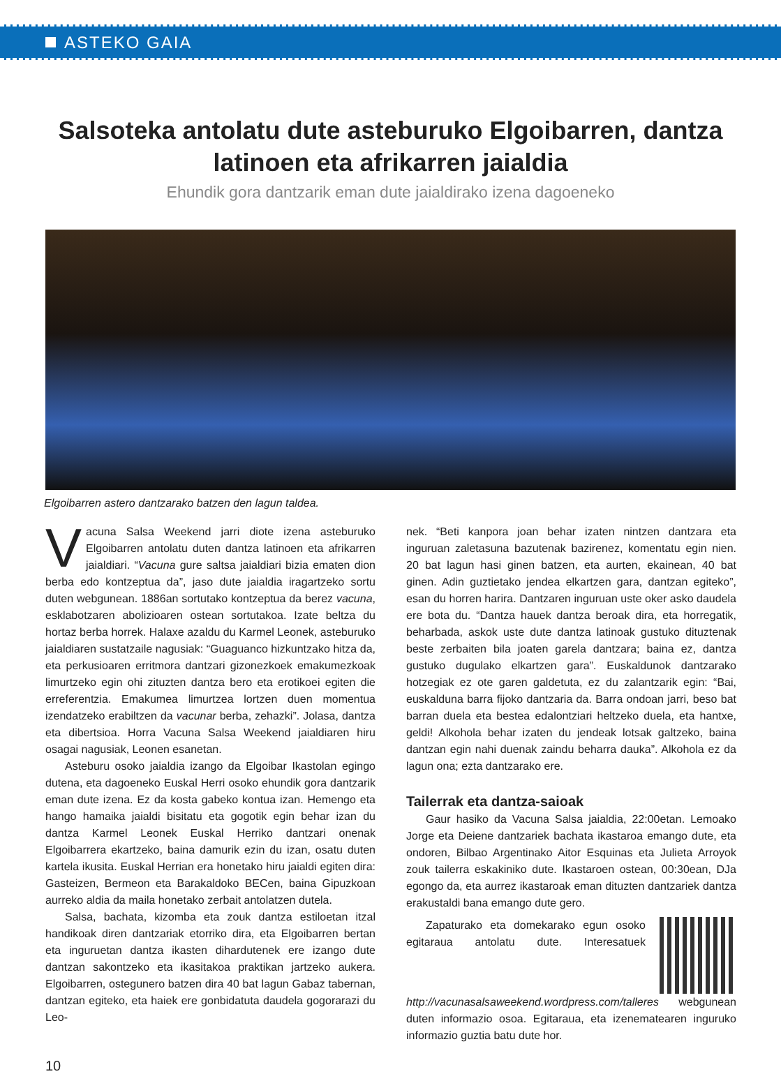ASTEKO GAIA
Salsoteka antolatu dute asteburuko Elgoibarren, dantza latinoen eta afrikarren jaialdia
Ehundik gora dantzarik eman dute jaialdirako izena dagoeneko
Elgoibarren astero dantzarako batzen den lagun taldea.
Vacuna Salsa Weekend jarri diote izena asteburuko Elgoibarren antolatu duten dantza latinoen eta afrikarren jaialdiari. “Vacuna gure saltsa jaialdiari bizia ematen dion berba edo kontzeptua da”, jaso dute jaialdia iragartzeko sortu duten webgunean. 1886an sortutako kontzeptua da berez vacuna, esklabotzaren abolizioaren ostean sortutakoa. Izate beltza du hortaz berba horrek. Halaxe azaldu du Karmel Leonek, asteburuko jaialdiaren sustatzaile nagusiak: “Guaguanco hizkuntzako hitza da, eta perkusioaren erritmora dantzari gizonezkoek emakumezkoak limurtzeko egin ohi zituzten dantza bero eta erotikoei egiten die erreferentzia. Emakumea limurtzea lortzen duen momentua izendatzeko erabiltzen da vacunar berba, zehazki”. Jolasa, dantza eta dibertsioa. Horra Vacuna Salsa Weekend jaialdiaren hiru osagai nagusiak, Leonen esanetan.
Asteburu osoko jaialdia izango da Elgoibar Ikastolan egingo dutena, eta dagoeneko Euskal Herri osoko ehundik gora dantzarik eman dute izena. Ez da kosta gabeko kontua izan. Hemengo eta hango hamaika jaialdi bisitatu eta gogotik egin behar izan du dantza Karmel Leonek Euskal Herriko dantzari onenak Elgoibarrera ekartzeko, baina damurik ezin du izan, osatu duten kartela ikusita. Euskal Herrian era honetako hiru jaialdi egiten dira: Gasteizen, Bermeon eta Barakaldoko BECen, baina Gipuzkoan aurreko aldia da maila honetako zerbait antolatzen dutela.
Salsa, bachata, kizomba eta zouk dantza estiloetan itzal handikoak diren dantzariak etorriko dira, eta Elgoibarren bertan eta inguruetan dantza ikasten dihardutenek ere izango dute dantzan sakontzeko eta ikasitakoa praktikan jartzeko aukera. Elgoibarren, ostegunero batzen dira 40 bat lagun Gabaz tabernan, dantzan egiteko, eta haiek ere gonbidatuta daudela gogorarazi du Leo-
nek. “Beti kanpora joan behar izaten nintzen dantzara eta inguruan zaletasuna bazutenak bazirenez, komentatu egin nien. 20 bat lagun hasi ginen batzen, eta aurten, ekainean, 40 bat ginen. Adin guztietako jendea elkartzen gara, dantzan egiteko”, esan du horren harira. Dantzaren inguruan uste oker asko daudela ere bota du. “Dantza hauek dantza beroak dira, eta horregatik, beharbada, askok uste dute dantza latinoak gustuko dituztenak beste zerbaiten bila joaten garela dantzara; baina ez, dantza gustuko dugulako elkartzen gara”. Euskaldunok dantzarako hotzegiak ez ote garen galdetuta, ez du zalantzarik egin: “Bai, euskalduna barra fijoko dantzaria da. Barra ondoan jarri, beso bat barran duela eta bestea edalontziari heltzeko duela, eta hantxe, geldi! Alkohola behar izaten du jendeak lotsak galtzeko, baina dantzan egin nahi duenak zaindu beharra dauka”. Alkohola ez da lagun ona; ezta dantzarako ere.
Tailerrak eta dantza-saioak
Gaur hasiko da Vacuna Salsa jaialdia, 22:00etan. Lemoako Jorge eta Deiene dantzariek bachata ikastaroa emango dute, eta ondoren, Bilbao Argentinako Aitor Esquinas eta Julieta Arroyok zouk tailerra eskakiniko dute. Ikastaroen ostean, 00:30ean, DJa egongo da, eta aurrez ikastaroak eman dituzten dantzariek dantza erakustaldi bana emango dute gero.
Zapaturako eta domekarako egun osoko egitaraua antolatu dute. Interesatuek http://vacunasalsaweekend.wordpress.com/talleres webgunean duten informazio osoa. Egitaraua, eta izenematearen inguruko informazio guztia batu dute hor.
10